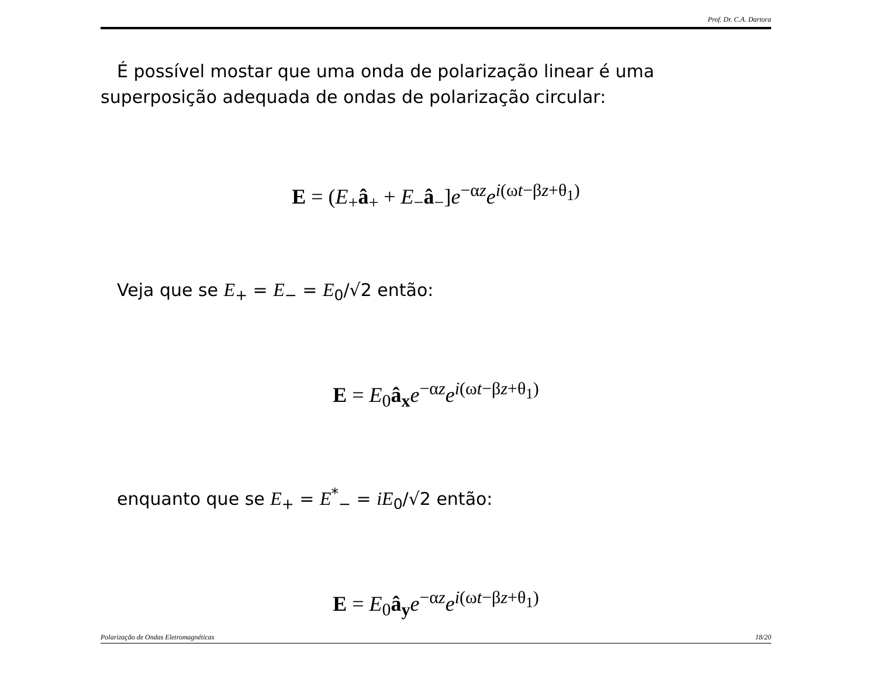Prof. Dr. C.A. Dartora
É possível mostar que uma onda de polarização linear é uma superposição adequada de ondas de polarização circular:
E = (E<sub>+</sub>â<sub>+</sub> + E<sub>−</sub>â<sub>−</sub>]e<sup>−αz</sup>e<sup>i(ωt−βz+θ<sub>1</sub>)</sup>
Veja que se E<sub>+</sub> = E<sub>−</sub> = E<sub>0</sub>/√2 então:
E = E<sub>0</sub>â<sub>x</sub> e<sup>−αz</sup>e<sup>i(ωt−βz+θ<sub>1</sub>)</sup>
enquanto que se E<sub>+</sub> = E<sup>*</sup><sub>−</sub> = iE<sub>0</sub>/√2 então:
E = E<sub>0</sub>â<sub>y</sub> e<sup>−αz</sup>e<sup>i(ωt−βz+θ<sub>1</sub>)</sup>
Polarização de Ondas Eletromagnéticas 18/20